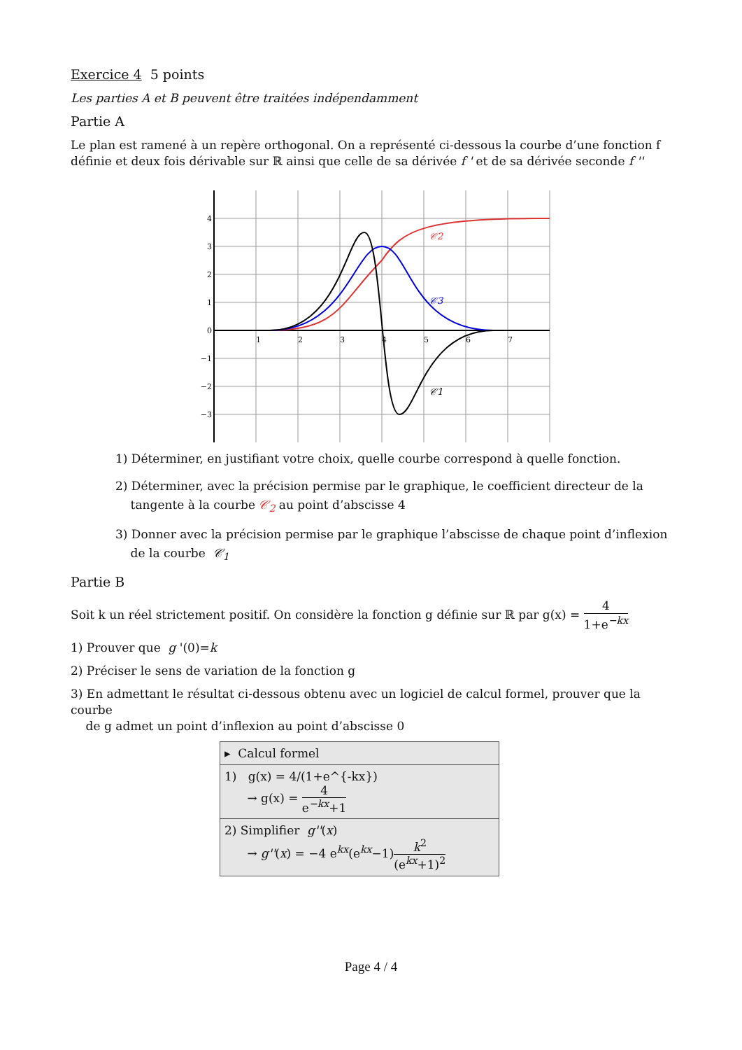Exercice 4 5 points
Les parties A et B peuvent être traitées indépendamment
Partie A
Le plan est ramené à un repère orthogonal. On a représenté ci-dessous la courbe d’une fonction f définie et deux fois dérivable sur ℝ ainsi que celle de sa dérivée f ' et de sa dérivée seconde f ''
4
3
2
1
0
−1
−2
−3
1
2
3
4
5
6
7
𝒞2
𝒞3
𝒞1
1) Déterminer, en justifiant votre choix, quelle courbe correspond à quelle fonction.
2) Déterminer, avec la précision permise par le graphique, le coefficient directeur de la
tangente à la courbe 𝒞<sub>2</sub> au point d’abscisse 4
3) Donner avec la précision permise par le graphique l’abscisse de chaque point d’inflexion
de la courbe 𝒞<sub>1</sub>
Partie B
Soit k un réel strictement positif. On considère la fonction g définie sur ℝ par g(x) = 4 1+e<sup>−kx</sup>
1) Prouver que g '(0)=k
2) Préciser le sens de variation de la fonction g
3) En admettant le résultat ci-dessous obtenu avec un logiciel de calcul formel, prouver que la courbe
de g admet un point d’inflexion au point d’abscisse 0
▸ Calcul formel
1) g(x) = 4/(1+e^{-kx})
→ g(x) = 4 e<sup>−kx</sup>+1
2) Simplifier g''(x)
→ g''(x) = −4 e<sup>kx</sup>(e<sup>kx</sup>−1)k<sup>2</sup> (e<sup>kx</sup>+1)<sup>2</sup>
Page 4 / 4